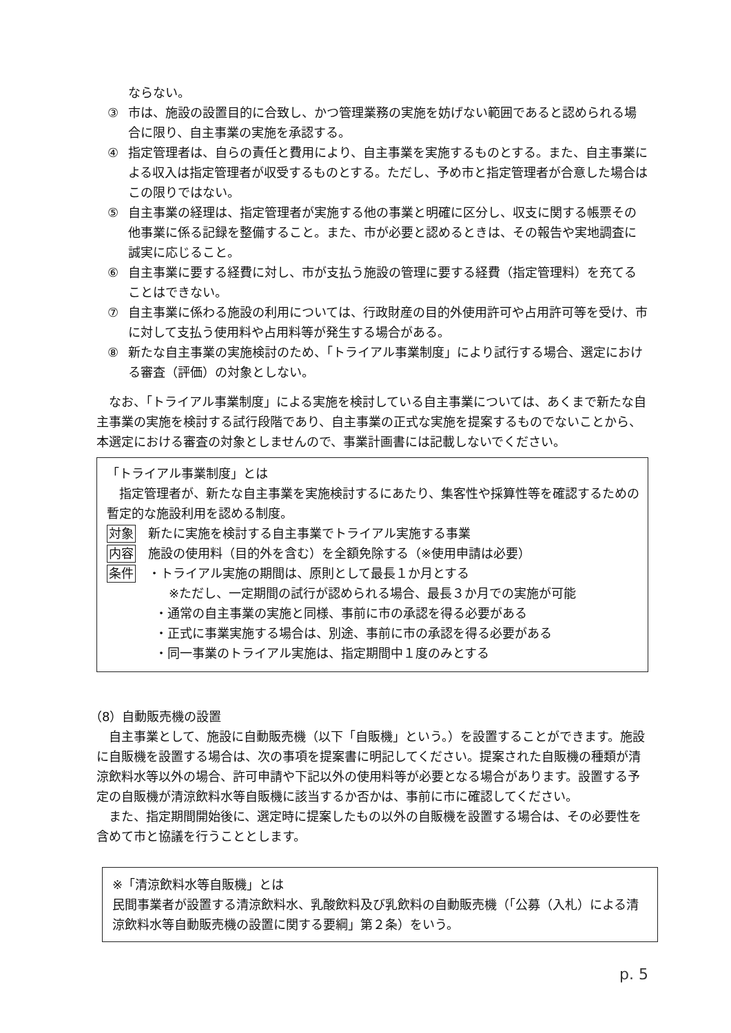ならない。
③ 市は、施設の設置目的に合致し、かつ管理業務の実施を妨げない範囲であると認められる場合に限り、自主事業の実施を承認する。
④ 指定管理者は、自らの責任と費用により、自主事業を実施するものとする。また、自主事業による収入は指定管理者が収受するものとする。ただし、予め市と指定管理者が合意した場合はこの限りではない。
⑤ 自主事業の経理は、指定管理者が実施する他の事業と明確に区分し、収支に関する帳票その他事業に係る記録を整備すること。また、市が必要と認めるときは、その報告や実地調査に誠実に応じること。
⑥ 自主事業に要する経費に対し、市が支払う施設の管理に要する経費（指定管理料）を充てることはできない。
⑦ 自主事業に係わる施設の利用については、行政財産の目的外使用許可や占用許可等を受け、市に対して支払う使用料や占用料等が発生する場合がある。
⑧ 新たな自主事業の実施検討のため、「トライアル事業制度」により試行する場合、選定における審査（評価）の対象としない。
なお、「トライアル事業制度」による実施を検討している自主事業については、あくまで新たな自主事業の実施を検討する試行段階であり、自主事業の正式な実施を提案するものでないことから、本選定における審査の対象としませんので、事業計画書には記載しないでください。
「トライアル事業制度」とは
指定管理者が、新たな自主事業を実施検討するにあたり、集客性や採算性等を確認するための暫定的な施設利用を認める制度。
対象 新たに実施を検討する自主事業でトライアル実施する事業
内容 施設の使用料（目的外を含む）を全額免除する（※使用申請は必要）
条件 ・トライアル実施の期間は、原則として最長１か月とする
※ただし、一定期間の試行が認められる場合、最長３か月での実施が可能
・通常の自主事業の実施と同様、事前に市の承認を得る必要がある
・正式に事業実施する場合は、別途、事前に市の承認を得る必要がある
・同一事業のトライアル実施は、指定期間中１度のみとする
（8）自動販売機の設置
自主事業として、施設に自動販売機（以下「自販機」という。）を設置することができます。施設に自販機を設置する場合は、次の事項を提案書に明記してください。提案された自販機の種類が清涼飲料水等以外の場合、許可申請や下記以外の使用料等が必要となる場合があります。設置する予定の自販機が清涼飲料水等自販機に該当するか否かは、事前に市に確認してください。
また、指定期間開始後に、選定時に提案したもの以外の自販機を設置する場合は、その必要性を含めて市と協議を行うこととします。
※「清涼飲料水等自販機」とは
民間事業者が設置する清涼飲料水、乳酸飲料及び乳飲料の自動販売機（「公募（入札）による清涼飲料水等自動販売機の設置に関する要綱」第２条）をいう。
p. 5